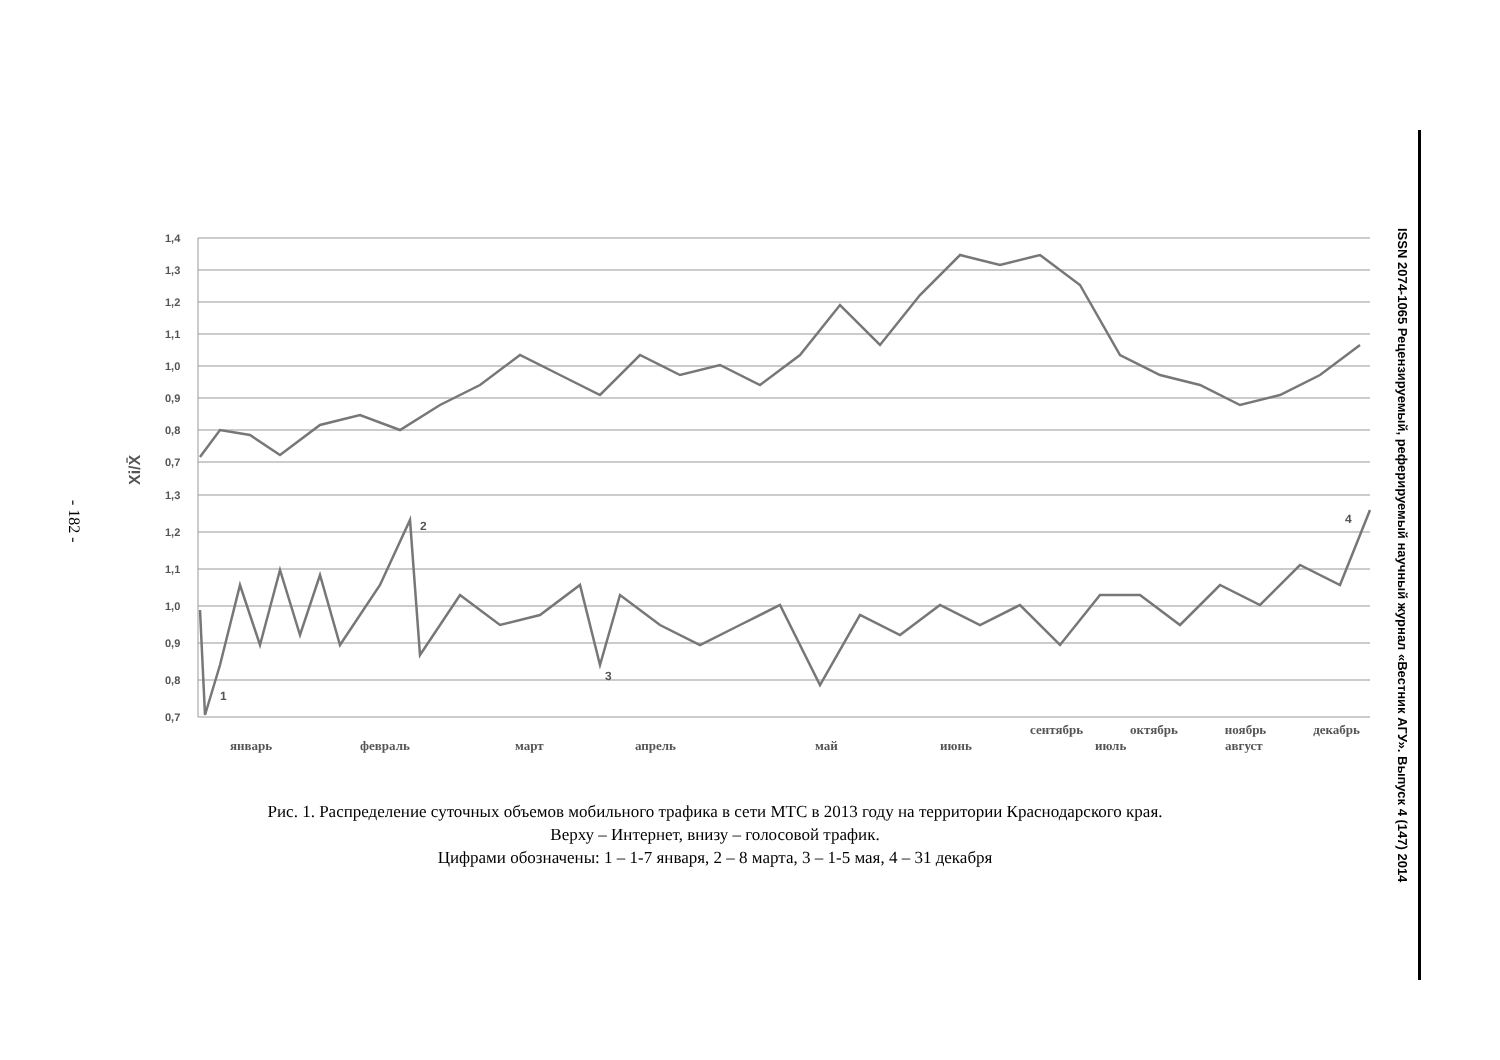- 182 -
ISSN 2074-1065 Рецензируемый, реферируемый научный журнал «Вестник АГУ». Выпуск 4 (147) 2014
1,4
1,3
1,2
1,1
1,0
0,9
0,8
0,7
1,3
1,2
1,1
1,0
0,9
0,8
0,7
Xi/X̄
1
2
3
4
январь
февраль
март
апрель
май
июнь
июль
август
сентябрь октябрь ноябрь декабрь
Рис. 1. Распределение суточных объемов мобильного трафика в сети МТС в 2013 году на территории Краснодарского края.
Верху – Интернет, внизу – голосовой трафик.
Цифрами обозначены: 1 – 1-7 января, 2 – 8 марта, 3 – 1-5 мая, 4 – 31 декабря